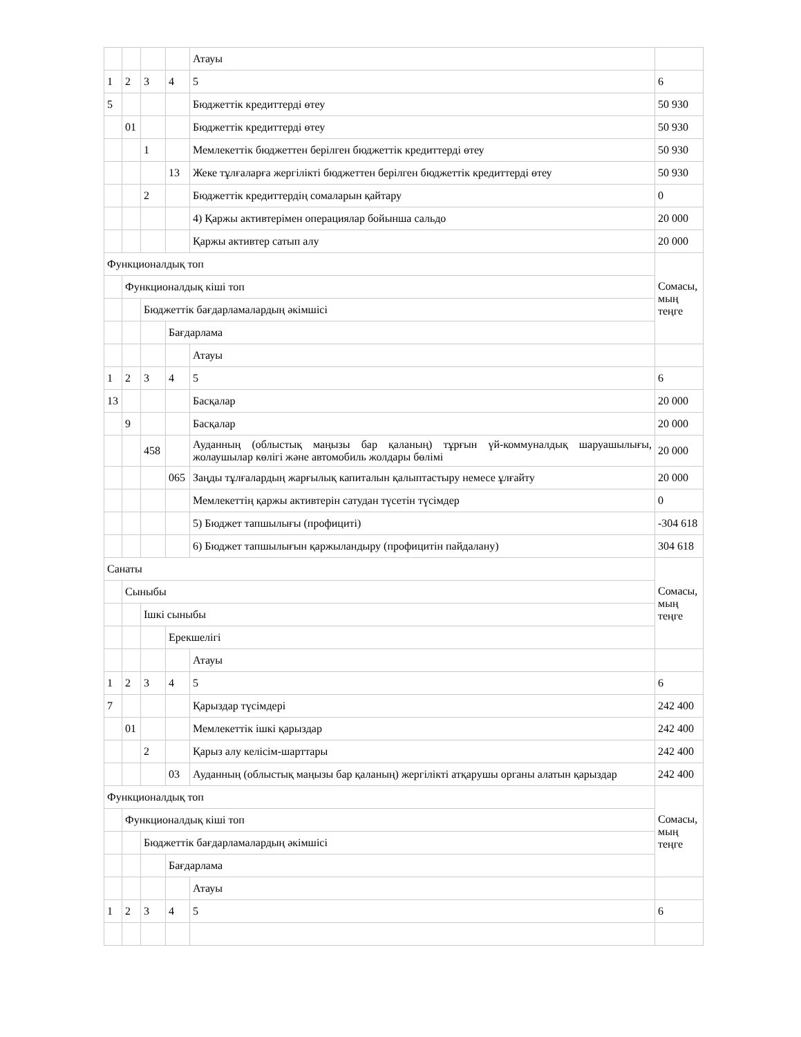| | | | | Атауы | |
| 1 | 2 | 3 | 4 | 5 | 6 |
| 5 | | | | Бюджеттік кредиттерді өтеу | 50 930 |
| | 01 | | | Бюджеттік кредиттерді өтеу | 50 930 |
| | | 1 | | Мемлекеттік бюджеттен берілген бюджеттік кредиттерді өтеу | 50 930 |
| | | | 13 | Жеке тұлғаларға жергілікті бюджеттен берілген бюджеттік кредиттерді өтеу | 50 930 |
| | | 2 | | Бюджеттік кредиттердің сомаларын қайтару | 0 |
| | | | | 4) Қаржы активтерімен операциялар бойынша сальдо | 20 000 |
| | | | | Қаржы активтер сатып алу | 20 000 |
| Функционалдық топ | | | | | Сомасы, мың теңге |
| | Функционалдық кіші топ | | | | |
| | | Бюджеттік бағдарламалардың әкімшісі | | | |
| | | | Бағдарлама | | |
| | | | | Атауы | |
| 1 | 2 | 3 | 4 | 5 | 6 |
| 13 | | | | Басқалар | 20 000 |
| | 9 | | | Басқалар | 20 000 |
| | | 458 | | Ауданның (облыстық маңызы бар қаланың) тұрғын үй-коммуналдық шаруашылығы, жолаушылар көлігі және автомобиль жолдары бөлімі | 20 000 |
| | | | 065 | Заңды тұлғалардың жарғылық капиталын қалыптастыру немесе ұлғайту | 20 000 |
| | | | | Мемлекеттің қаржы активтерін сатудан түсетін түсімдер | 0 |
| | | | | 5) Бюджет тапшылығы (профициті) | -304 618 |
| | | | | 6) Бюджет тапшылығын қаржыландыру (профицитін пайдалану) | 304 618 |
| Санаты | | | | | Сомасы, мың теңге |
| | Сыныбы | | | | |
| | | Ішкі сыныбы | | | |
| | | | Ерекшелігі | | |
| | | | | Атауы | |
| 1 | 2 | 3 | 4 | 5 | 6 |
| 7 | | | | Қарыздар түсімдері | 242 400 |
| | 01 | | | Мемлекеттік ішкі қарыздар | 242 400 |
| | | 2 | | Қарыз алу келісім-шарттары | 242 400 |
| | | | 03 | Ауданның (облыстық маңызы бар қаланың) жергілікті атқарушы органы алатын қарыздар | 242 400 |
| Функционалдық топ | | | | | Сомасы, мың теңге |
| | Функционалдық кіші топ | | | | |
| | | Бюджеттік бағдарламалардың әкімшісі | | | |
| | | | Бағдарлама | | |
| | | | | Атауы | |
| 1 | 2 | 3 | 4 | 5 | 6 |